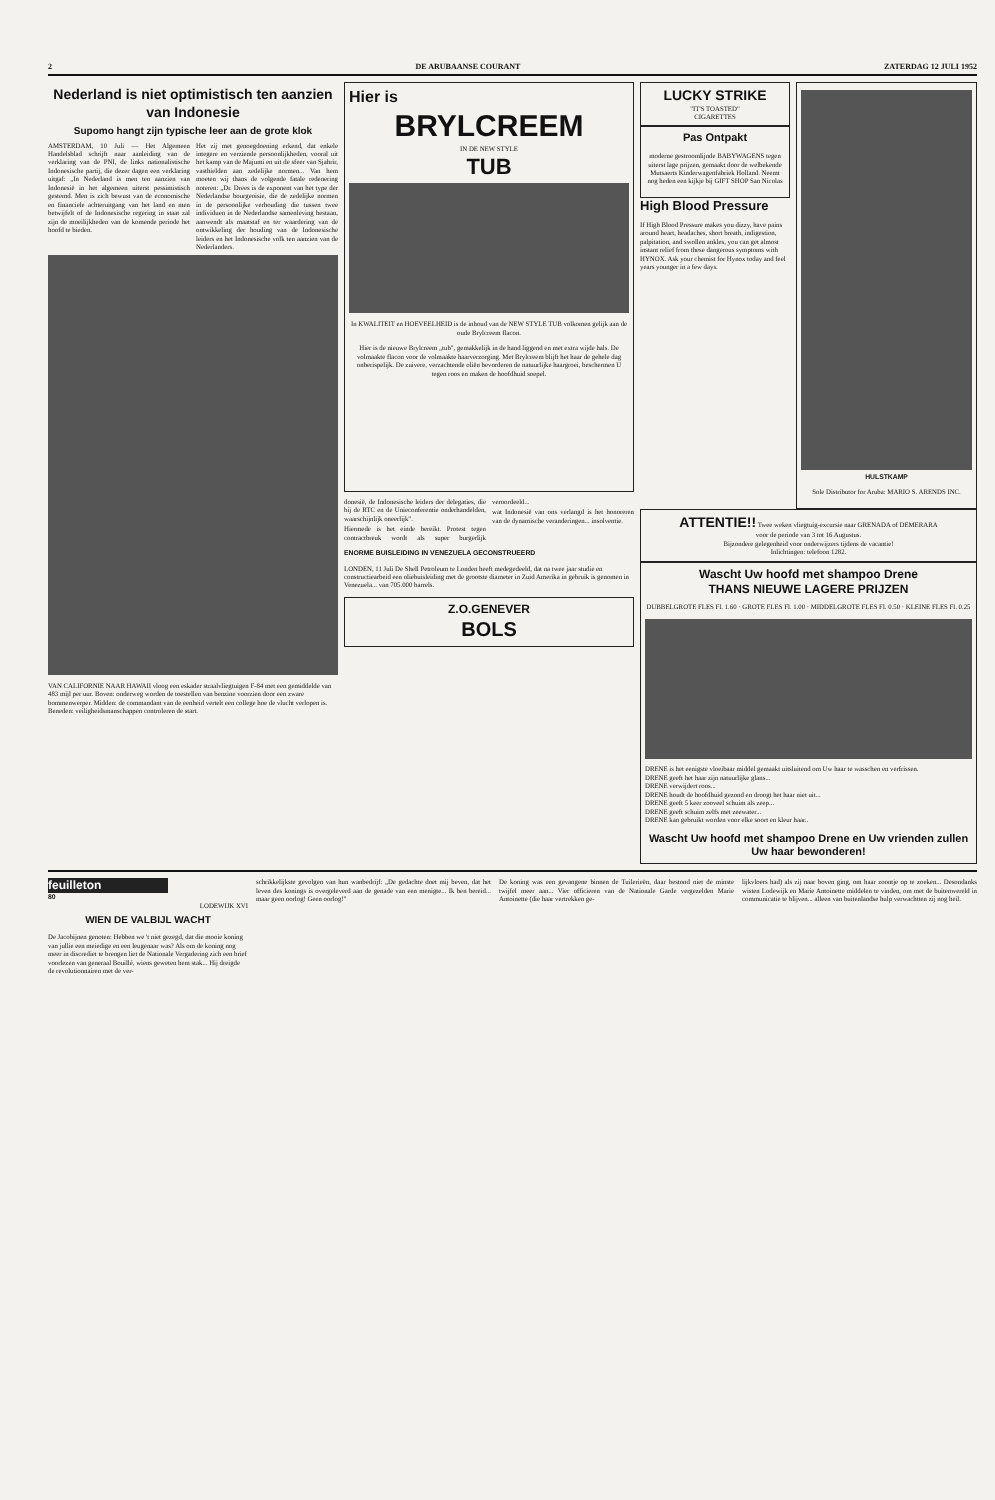2 DE ARUBAANSE COURANT ZATERDAG 12 JULI 1952
Nederland is niet optimistisch ten aanzien van Indonesie
Supomo hangt zijn typische leer aan de grote klok
AMSTERDAM, 10 Juli — Het Algemeen Handelsblad schrijft naar aanleiding van de verklaring van de PNI, de links nationalistische Indonesische partij, die dezer dagen een verklaring uitgaf: „In Nederland is men ten aanzien van Indonesië in het algemeen uiterst pessimistisch gestemd. Men is zich bewust van de economische en financiele achteruitgang van het land en men betwijfelt of de Indonesische regering in staat zal zijn de moeilijkheden van de komende periode het hoofd te bieden.
Het zij met genoegdoening erkend, dat enkele integere en verziende persoonlijkheden, vooral uit het kamp van de Majumi en uit de sfeer van Sjahrir, vasthielden aan zedelijke normen... Van hem moeten wij thans de volgende fatale redenering noteren: „Dr. Drees is de exponent van het type der Nederlandse bourgeoisie, die de zedelijke normen in de persoonlijke verhouding die tussen twee individuen in de Nederlandse samenleving bestaan, aanwendt als maatstaf en ter waardering van de ontwikkeling der houding van de Indonesische leiders en het Indonesische volk ten aanzien van de Nederlanders.
VAN CALIFORNIE NAAR HAWAII vloog een eskader straalvliegtuigen F-84 met een gemiddelde van 483 mijl per uur. Boven: onderweg worden de toestellen van benzine voorzien door een zware bommenwerper. Midden: de commandant van de eenheid vertelt een college hoe de vlucht verlopen is. Beneden: veiligheidsmanschappen controleren de start.
Hier is
BRYLCREEM
IN DE NEW STYLE
TUB
In KWALITEIT en HOEVEELHEID is de inhoud van de NEW STYLE TUB volkomen gelijk aan de oude Brylcreem flacon.
Hier is de nieuwe Brylcreem „tub", gemakkelijk in de hand liggend en met extra wijde hals. De volmaakte flacon voor de volmaakte haarverzorging. Met Brylcreem blijft het haar de gehele dag onberispelijk. De zuivere, verzachtende oliën bevorderen de natuurlijke haargroei, beschermen U tegen roos en maken de hoofdhuid soepel.
donesië, de Indonesische leiders der delegaties, die bij de RTC en de Unieconferentie onderhandelden, waarschijnlijk oneerlijk".
Hiermede is het einde bereikt. Protest tegen contractbreuk wordt als super burgerlijk veroordeeld...
wat Indonesië van ons verlangd is het honoreren van de dynamische veranderingen... insolventie.
ENORME BUISLEIDING IN VENEZUELA GECONSTRUEERD
LONDEN, 11 Juli De Shell Petroleum te Londen heeft medegedeeld, dat na twee jaar studie en constructiearbeid een oliebuisleiding met de grootste diameter in Zuid Amerika in gebruik is genomen in Venezuela... van 705.000 barrels.
Z.O.GENEVER
BOLS
LUCKY STRIKE
"IT'S TOASTED"
CIGARETTES
Pas Ontpakt
moderne gestroomlijnde BABYWAGENS tegen uiterst lage prijzen, gemaakt door de welbekende Mutsaerts Kinderwagenfabriek Holland. Neemt nog heden een kijkje bij GIFT SHOP San Nicolas
High Blood Pressure
If High Blood Pressure makes you dizzy, have pains around heart, headaches, short breath, indigestion, palpitation, and swollen ankles, you can get almost instant relief from these dangerous symptoms with HYNOX. Ask your chemist for Hynox today and feel years younger in a few days.
HULSTKAMP
Sole Distributor for Aruba: MARIO S. ARENDS INC.
ATTENTIE!! Twee weken vliegtuig-excursie naar GRENADA of DEMERARA
voor de periode van 3 tot 16 Augustus.
Bijzondere gelegenheid voor onderwijzers tijdens de vacantie!
Inlichtingen: telefoon 1282.
Wascht Uw hoofd met shampoo Drene
THANS NIEUWE LAGERE PRIJZEN
DUBBELGROTE FLES Fl. 1.60 · GROTE FLES Fl. 1.00 · MIDDELGROTE FLES Fl. 0.50 · KLEINE FLES Fl. 0.25
DRENE is het eenigste vloeibaar middel gemaakt uitsluitend om Uw haar te wasschen en verfrissen.
DRENE geeft het haar zijn natuurlijke glans...
DRENE verwijdert roos...
DRENE houdt de hoofdhuid gezond en droogt het haar niet uit...
DRENE geeft 5 keer zooveel schuim als zeep...
DRENE geeft schuim zelfs met zeewater...
DRENE kan gebruikt worden voor elke soort en kleur haar..
Wascht Uw hoofd met shampoo Drene en Uw vrienden zullen Uw haar bewonderen!
feuilleton
80
LODEWIJK XVI
WIEN DE VALBIJL WACHT
De Jacobijnen genoten: Hebben we 't niet gezegd, dat die mooie koning van jullie een meiedige en een leugenaar was? Als om de koning nog meer in discrediet te brengen liet de Nationale Vergadering zich een brief voorlezen van generaal Bouillé, wiens geweten hem stak... Hij dreigde de revolutionnairen met de ver-
schrikkelijkste gevolgen van hun wanbedrijf: „De gedachte doet mij beven, dat het leven des konings is overgeleverd aan de genade van een menigte... Ik ben bereid... maar geen oorlog! Geen oorlog!"
De koning was een gevangene binnen de Tuilerieën, daar bestond niet de minste twijfel meer aan... Vier officieren van de Nationale Garde vergezelden Marie Antoinette (die haar vertrekken ge-
lijkvloers had) als zij naar boven ging, om haar zoontje op te zoeken... Desondanks wisten Lodewijk en Marie Antoinette middelen te vinden, om met de buitenwereld in communicatie te blijven... alleen van buitenlandse hulp verwachtten zij nog heil.